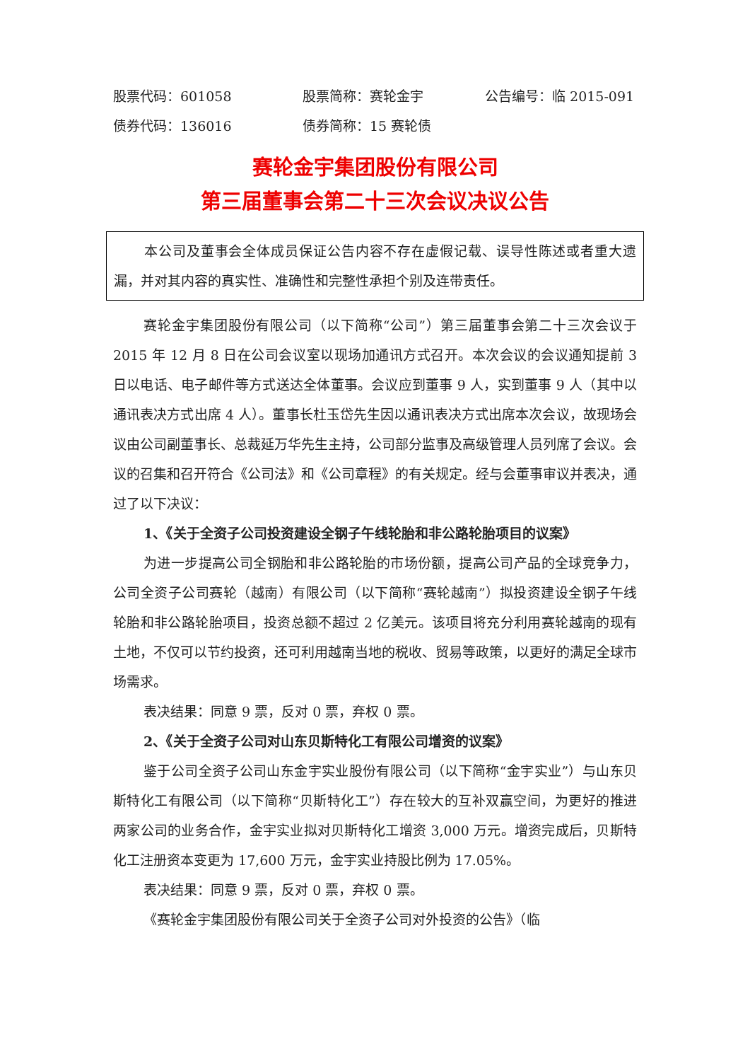股票代码：601058 股票简称：赛轮金宇 公告编号：临 2015-091
债券代码：136016 债券简称：15 赛轮债
赛轮金宇集团股份有限公司
第三届董事会第二十三次会议决议公告
本公司及董事会全体成员保证公告内容不存在虚假记载、误导性陈述或者重大遗漏，并对其内容的真实性、准确性和完整性承担个别及连带责任。
赛轮金宇集团股份有限公司（以下简称“公司”）第三届董事会第二十三次会议于 2015 年 12 月 8 日在公司会议室以现场加通讯方式召开。本次会议的会议通知提前 3 日以电话、电子邮件等方式送达全体董事。会议应到董事 9 人，实到董事 9 人（其中以通讯表决方式出席 4 人）。董事长杜玉岱先生因以通讯表决方式出席本次会议，故现场会议由公司副董事长、总裁延万华先生主持，公司部分监事及高级管理人员列席了会议。会议的召集和召开符合《公司法》和《公司章程》的有关规定。经与会董事审议并表决，通过了以下决议：
1、《关于全资子公司投资建设全钢子午线轮胎和非公路轮胎项目的议案》
为进一步提高公司全钢胎和非公路轮胎的市场份额，提高公司产品的全球竞争力，公司全资子公司赛轮（越南）有限公司（以下简称“赛轮越南”）拟投资建设全钢子午线轮胎和非公路轮胎项目，投资总额不超过 2 亿美元。该项目将充分利用赛轮越南的现有土地，不仅可以节约投资，还可利用越南当地的税收、贸易等政策，以更好的满足全球市场需求。
表决结果：同意 9 票，反对 0 票，弃权 0 票。
2、《关于全资子公司对山东贝斯特化工有限公司增资的议案》
鉴于公司全资子公司山东金宇实业股份有限公司（以下简称“金宇实业”）与山东贝斯特化工有限公司（以下简称“贝斯特化工”）存在较大的互补双赢空间，为更好的推进两家公司的业务合作，金宇实业拟对贝斯特化工增资 3,000 万元。增资完成后，贝斯特化工注册资本变更为 17,600 万元，金宇实业持股比例为 17.05%。
表决结果：同意 9 票，反对 0 票，弃权 0 票。
《赛轮金宇集团股份有限公司关于全资子公司对外投资的公告》（临